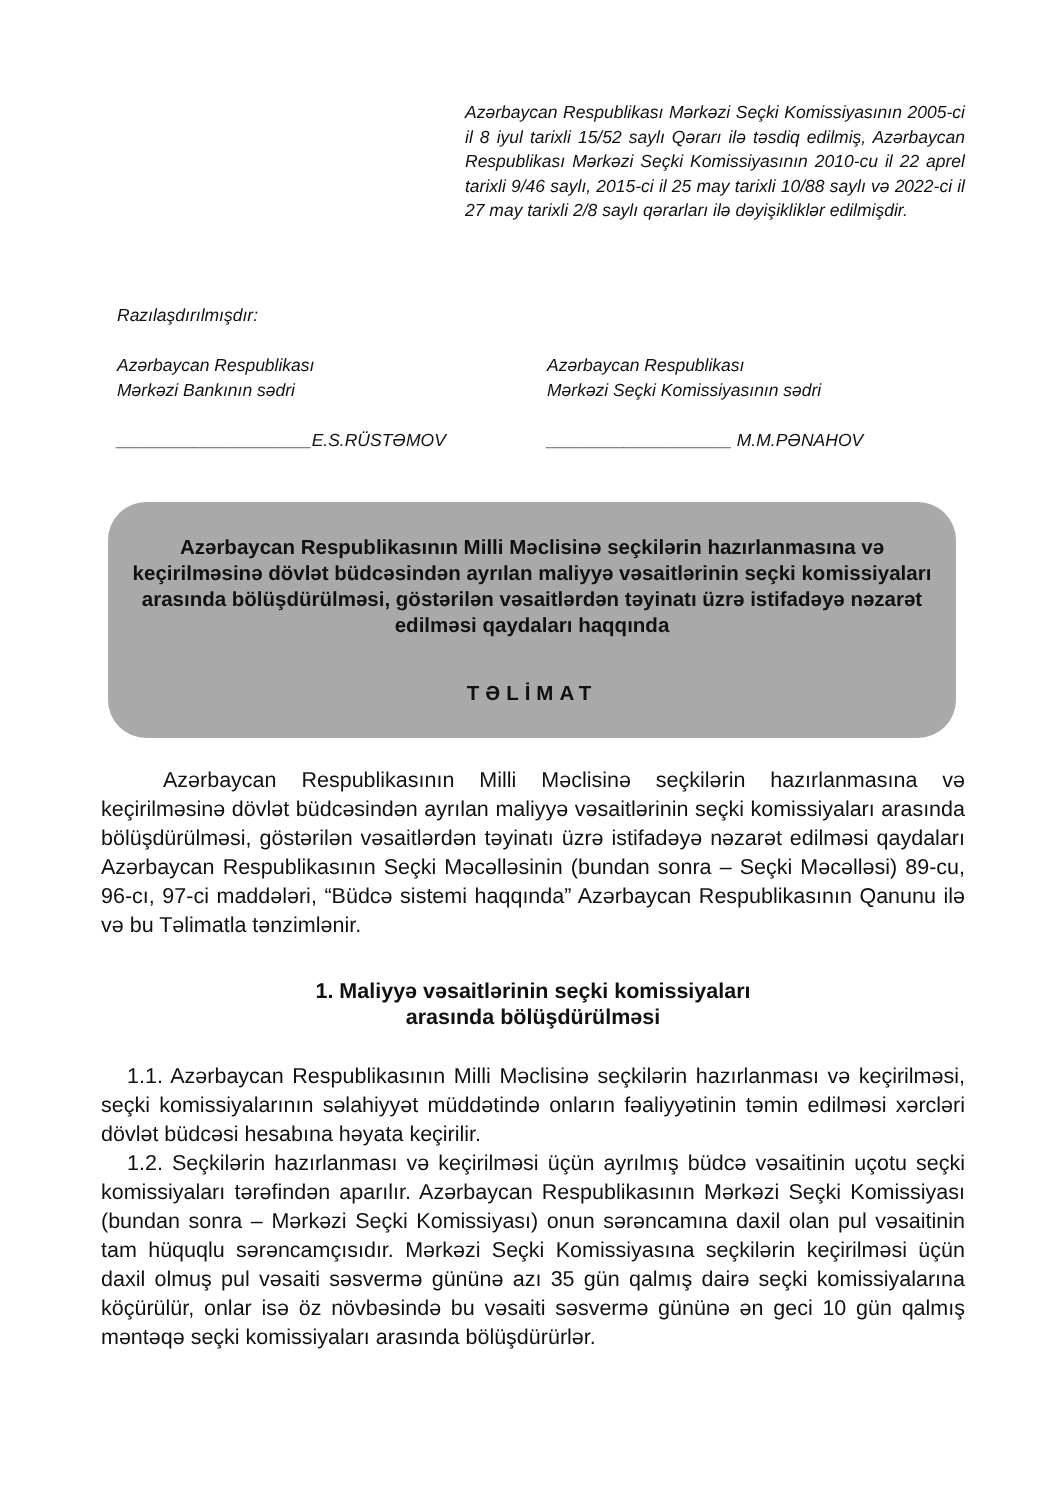Azərbaycan Respublikası Mərkəzi Seçki Komissiyasının 2005-ci il 8 iyul tarixli 15/52 saylı Qərarı ilə təsdiq edilmiş, Azərbaycan Respublikası Mərkəzi Seçki Komissiyasının 2010-cu il 22 aprel tarixli 9/46 saylı, 2015-ci il 25 may tarixli 10/88 saylı və 2022-ci il 27 may tarixli 2/8 saylı qərarları ilə dəyişikliklər edilmişdir.
Razılaşdırılmışdır:
Azərbaycan Respublikası
Mərkəzi Bankının sədri
____________________E.S.RÜSTƏMOV
Azərbaycan Respublikası
Mərkəzi Seçki Komissiyasının sədri
___________________ M.M.PƏNAHOV
Azərbaycan Respublikasının Milli Məclisinə seçkilərin hazırlanmasına və keçirilməsinə dövlət büdcəsindən ayrılan maliyyə vəsaitlərinin seçki komissiyaları arasında bölüşdürülməsi, göstərilən vəsaitlərdən təyinatı üzrə istifadəyə nəzarət edilməsi qaydaları haqqında
TƏLİMAT
Azərbaycan Respublikasının Milli Məclisinə seçkilərin hazırlanmasına və keçirilməsinə dövlət büdcəsindən ayrılan maliyyə vəsaitlərinin seçki komissiyaları arasında bölüşdürülməsi, göstərilən vəsaitlərdən təyinatı üzrə istifadəyə nəzarət edilməsi qaydaları Azərbaycan Respublikasının Seçki Məcəlləsinin (bundan sonra – Seçki Məcəlləsi) 89-cu, 96-cı, 97-ci maddələri, “Büdcə sistemi haqqında” Azərbaycan Respublikasının Qanunu ilə və bu Təlimatla tənzimlənir.
1. Maliyyə vəsaitlərinin seçki komissiyaları
arasında bölüşdürülməsi
1.1. Azərbaycan Respublikasının Milli Məclisinə seçkilərin hazırlanması və keçirilməsi, seçki komissiyalarının səlahiyyət müddətində onların fəaliyyətinin təmin edilməsi xərcləri dövlət büdcəsi hesabına həyata keçirilir.
1.2. Seçkilərin hazırlanması və keçirilməsi üçün ayrılmış büdcə vəsaitinin uçotu seçki komissiyaları tərəfindən aparılır. Azərbaycan Respublikasının Mərkəzi Seçki Komissiyası (bundan sonra – Mərkəzi Seçki Komissiyası) onun sərəncamına daxil olan pul vəsaitinin tam hüquqlu sərəncamçısıdır. Mərkəzi Seçki Komissiyasına seçkilərin keçirilməsi üçün daxil olmuş pul vəsaiti səsvermə gününə azı 35 gün qalmış dairə seçki komissiyalarına köçürülür, onlar isə öz növbəsində bu vəsaiti səsvermə gününə ən geci 10 gün qalmış məntəqə seçki komissiyaları arasında bölüşdürürlər.